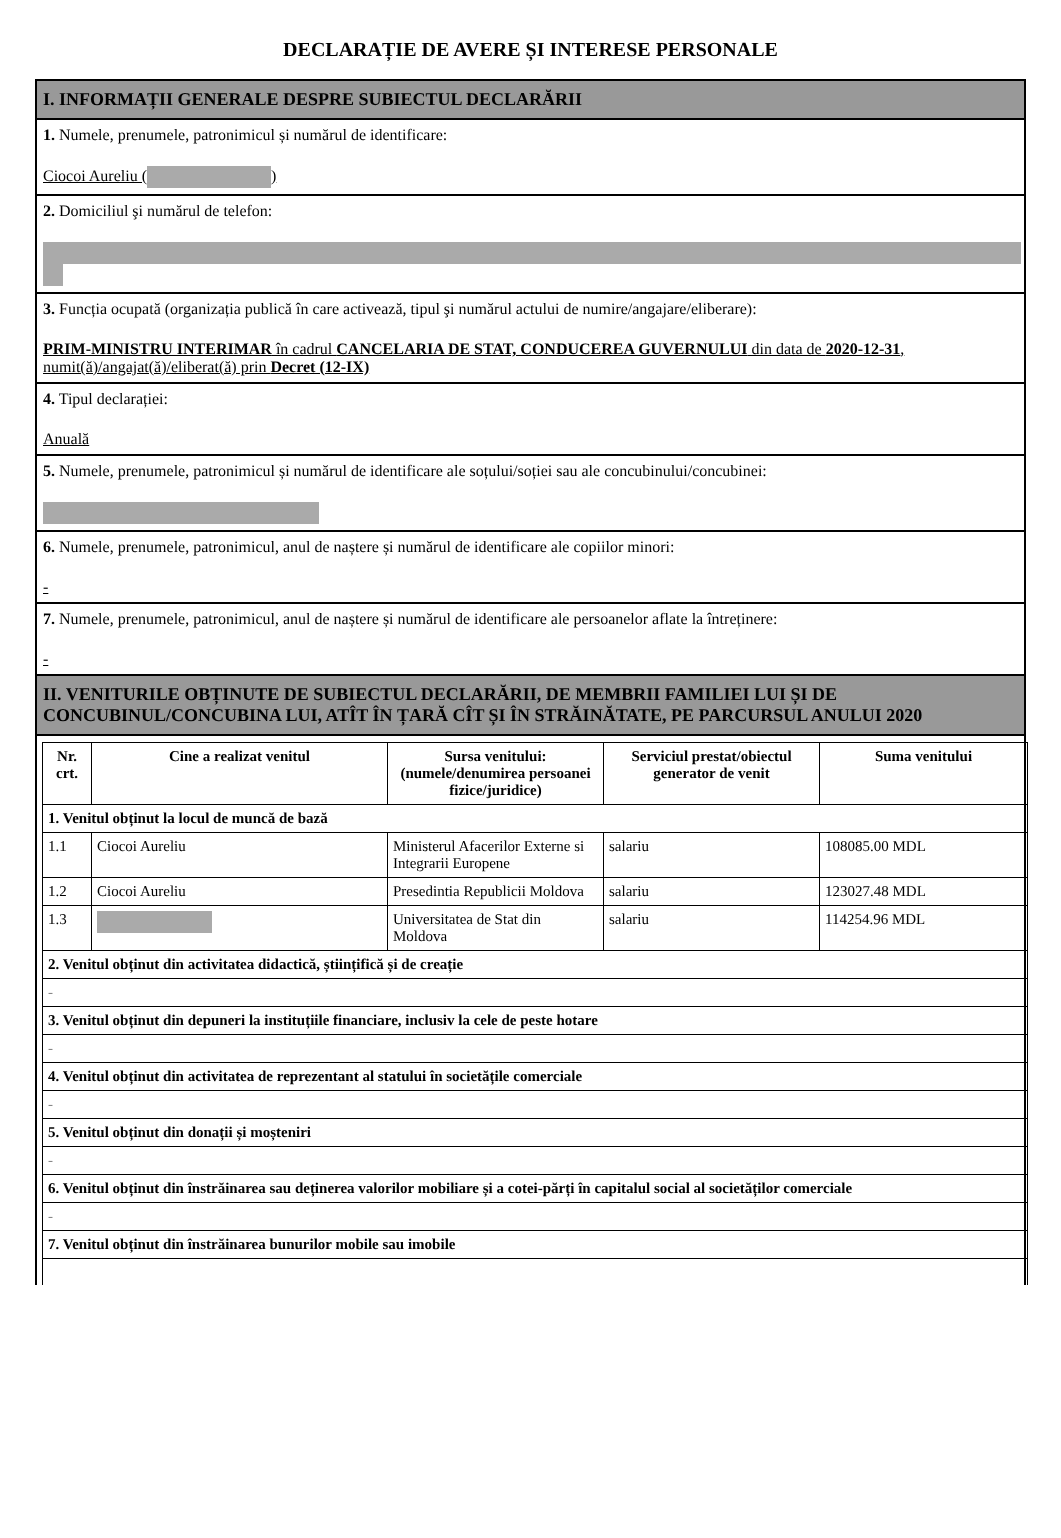DECLARAȚIE DE AVERE ȘI INTERESE PERSONALE
I. INFORMAȚII GENERALE DESPRE SUBIECTUL DECLARĂRII
1. Numele, prenumele, patronimicul și numărul de identificare:
Ciocoi Aureliu ( )
2. Domiciliul şi numărul de telefon:
3. Funcția ocupată (organizația publică în care activează, tipul şi numărul actului de numire/angajare/eliberare):
PRIM-MINISTRU INTERIMAR în cadrul CANCELARIA DE STAT, CONDUCEREA GUVERNULUI din data de 2020-12-31, numit(ă)/angajat(ă)/eliberat(ă) prin Decret (12-IX)
4. Tipul declarației:
Anuală
5. Numele, prenumele, patronimicul și numărul de identificare ale soțului/soției sau ale concubinului/concubinei:
6. Numele, prenumele, patronimicul, anul de naștere și numărul de identificare ale copiilor minori:
-
7. Numele, prenumele, patronimicul, anul de naștere și numărul de identificare ale persoanelor aflate la întreținere:
-
II. VENITURILE OBȚINUTE DE SUBIECTUL DECLARĂRII, DE MEMBRII FAMILIEI LUI ȘI DE CONCUBINUL/CONCUBINA LUI, ATÎT ÎN ȚARĂ CÎT ȘI ÎN STRĂINĂTATE, PE PARCURSUL ANULUI 2020
| Nr. crt. | Cine a realizat venitul | Sursa venitului: (numele/denumirea persoanei fizice/juridice) | Serviciul prestat/obiectul generator de venit | Suma venitului |
| --- | --- | --- | --- | --- |
| 1. Venitul obținut la locul de muncă de bază | | | | |
| 1.1 | Ciocoi Aureliu | Ministerul Afacerilor Externe si Integrarii Europene | salariu | 108085.00 MDL |
| 1.2 | Ciocoi Aureliu | Presedintia Republicii Moldova | salariu | 123027.48 MDL |
| 1.3 | | Universitatea de Stat din Moldova | salariu | 114254.96 MDL |
| 2. Venitul obținut din activitatea didactică, științifică și de creație | | | | |
| - | | | | |
| 3. Venitul obținut din depuneri la instituțiile financiare, inclusiv la cele de peste hotare | | | | |
| - | | | | |
| 4. Venitul obținut din activitatea de reprezentant al statului în societățile comerciale | | | | |
| - | | | | |
| 5. Venitul obținut din donații și moșteniri | | | | |
| - | | | | |
| 6. Venitul obținut din înstrăinarea sau deținerea valorilor mobiliare și a cotei-părți în capitalul social al societăților comerciale | | | | |
| - | | | | |
| 7. Venitul obținut din înstrăinarea bunurilor mobile sau imobile | | | | |